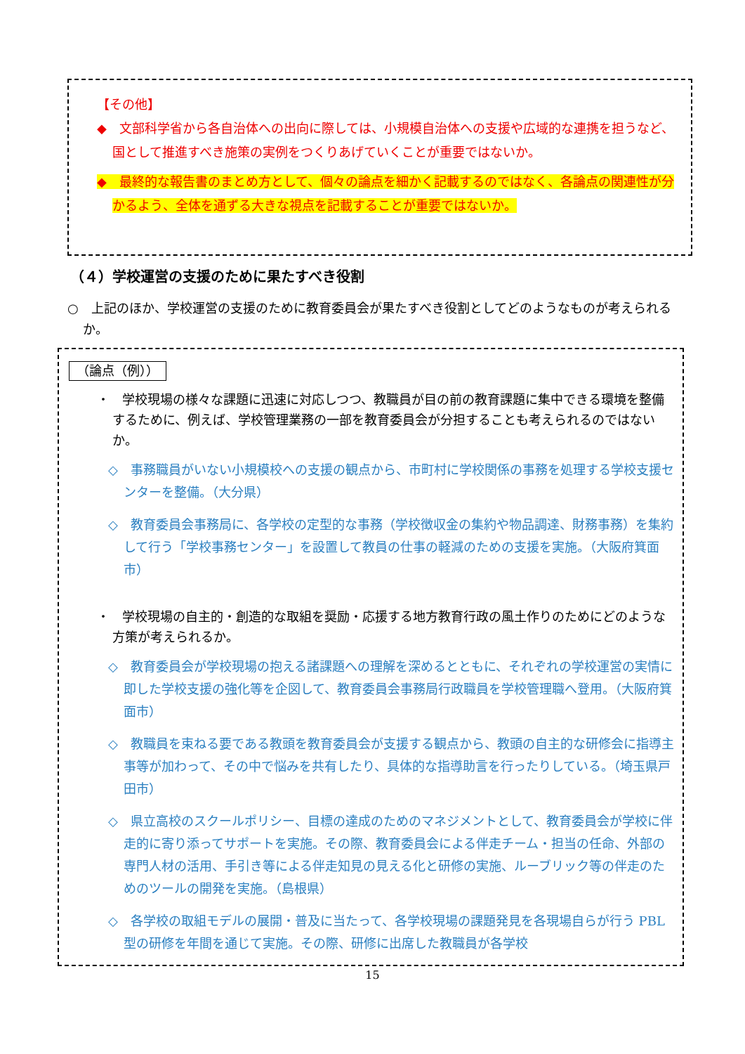【その他】
◆　文部科学省から各自治体への出向に際しては、小規模自治体への支援や広域的な連携を担うなど、国として推進すべき施策の実例をつくりあげていくことが重要ではないか。
◆　最終的な報告書のまとめ方として、個々の論点を細かく記載するのではなく、各論点の関連性が分かるよう、全体を通ずる大きな視点を記載することが重要ではないか。
（４）学校運営の支援のために果たすべき役割
○　上記のほか、学校運営の支援のために教育委員会が果たすべき役割としてどのようなものが考えられるか。
（論点（例））
・　学校現場の様々な課題に迅速に対応しつつ、教職員が目の前の教育課題に集中できる環境を整備するために、例えば、学校管理業務の一部を教育委員会が分担することも考えられるのではないか。
◇　事務職員がいない小規模校への支援の観点から、市町村に学校関係の事務を処理する学校支援センターを整備。（大分県）
◇　教育委員会事務局に、各学校の定型的な事務（学校徴収金の集約や物品調達、財務事務）を集約して行う「学校事務センター」を設置して教員の仕事の軽減のための支援を実施。（大阪府箕面市）
・　学校現場の自主的・創造的な取組を奨励・応援する地方教育行政の風土作りのためにどのような方策が考えられるか。
◇　教育委員会が学校現場の抱える諸課題への理解を深めるとともに、それぞれの学校運営の実情に即した学校支援の強化等を企図して、教育委員会事務局行政職員を学校管理職へ登用。（大阪府箕面市）
◇　教職員を束ねる要である教頭を教育委員会が支援する観点から、教頭の自主的な研修会に指導主事等が加わって、その中で悩みを共有したり、具体的な指導助言を行ったりしている。（埼玉県戸田市）
◇　県立高校のスクールポリシー、目標の達成のためのマネジメントとして、教育委員会が学校に伴走的に寄り添ってサポートを実施。その際、教育委員会による伴走チーム・担当の任命、外部の専門人材の活用、手引き等による伴走知見の見える化と研修の実施、ルーブリック等の伴走のためのツールの開発を実施。（島根県）
◇　各学校の取組モデルの展開・普及に当たって、各学校現場の課題発見を各現場自らが行う PBL 型の研修を年間を通じて実施。その際、研修に出席した教職員が各学校
15